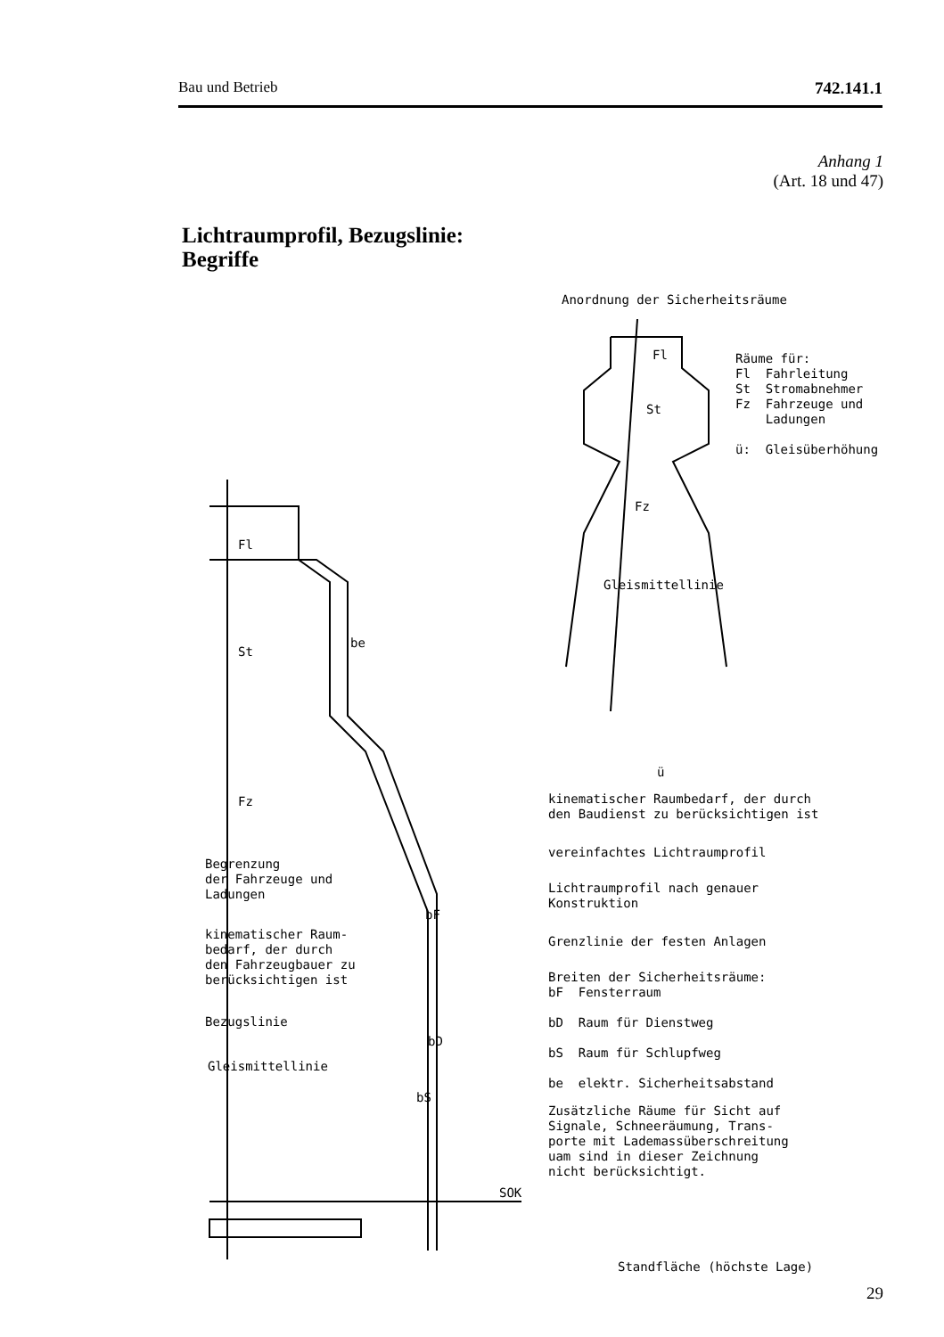Bau und Betrieb 742.141.1
Anhang 1
(Art. 18 und 47)
Lichtraumprofil, Bezugslinie:
Begriffe
Anordnung der Sicherheitsräume
Fl
St
Fz
Gleismittellinie
ü
Räume für: Fl Fahrleitung St Stromabnehmer Fz Fahrzeuge und Ladungen ü: Gleisüberhöhung
Fl
St
be
Fz
kinematischer Raumbedarf, der durch den Baudienst zu berücksichtigen ist
vereinfachtes Lichtraumprofil
Begrenzung der Fahrzeuge und Ladungen
Lichtraumprofil nach genauer Konstruktion
bF
kinematischer Raum- bedarf, der durch den Fahrzeugbauer zu berücksichtigen ist
Grenzlinie der festen Anlagen
Breiten der Sicherheitsräume: bF Fensterraum bD Raum für Dienstweg bS Raum für Schlupfweg be elektr. Sicherheitsabstand
Bezugslinie
bD
bS
Gleismittellinie
Zusätzliche Räume für Sicht auf Signale, Schneeräumung, Trans- porte mit Lademassüberschreitung uam sind in dieser Zeichnung nicht berücksichtigt.
SOK
Standfläche (höchste Lage)
29